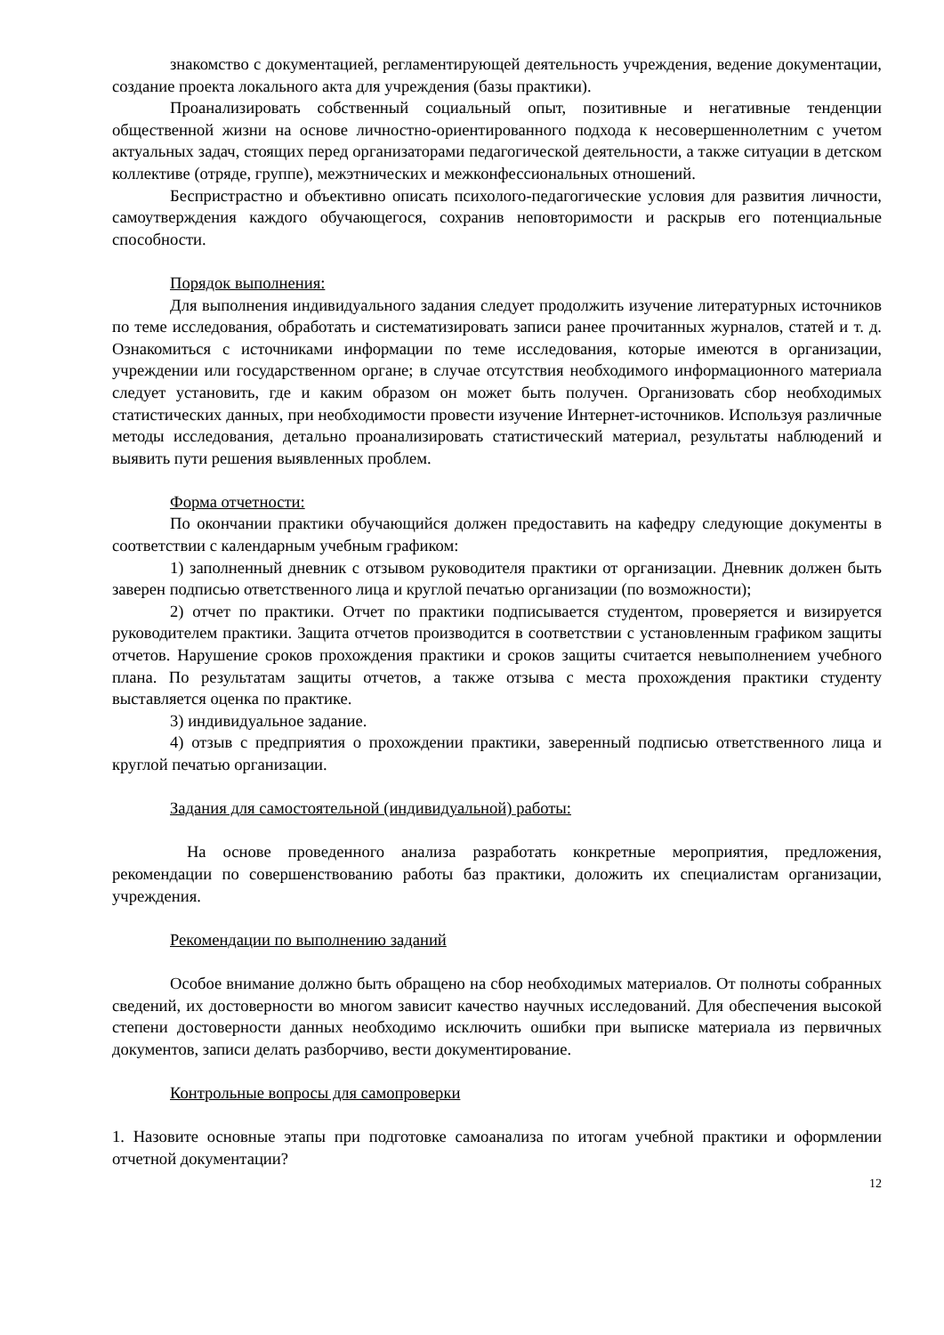знакомство с документацией, регламентирующей деятельность учреждения, ведение документации, создание проекта локального акта для учреждения (базы практики).
Проанализировать собственный социальный опыт, позитивные и негативные тенденции общественной жизни на основе личностно-ориентированного подхода к несовершеннолетним с учетом актуальных задач, стоящих перед организаторами педагогической деятельности, а также ситуации в детском коллективе (отряде, группе), межэтнических и межконфессиональных отношений.
Беспристрастно и объективно описать психолого-педагогические условия для развития личности, самоутверждения каждого обучающегося, сохранив неповторимости и раскрыв его потенциальные способности.
Порядок выполнения:
Для выполнения индивидуального задания следует продолжить изучение литературных источников по теме исследования, обработать и систематизировать записи ранее прочитанных журналов, статей и т. д. Ознакомиться с источниками информации по теме исследования, которые имеются в организации, учреждении или государственном органе; в случае отсутствия необходимого информационного материала следует установить, где и каким образом он может быть получен. Организовать сбор необходимых статистических данных, при необходимости провести изучение Интернет-источников. Используя различные методы исследования, детально проанализировать статистический материал, результаты наблюдений и выявить пути решения выявленных проблем.
Форма отчетности:
По окончании практики обучающийся должен предоставить на кафедру следующие документы в соответствии с календарным учебным графиком:
1) заполненный дневник с отзывом руководителя практики от организации. Дневник должен быть заверен подписью ответственного лица и круглой печатью организации (по возможности);
2) отчет по практики. Отчет по практики подписывается студентом, проверяется и визируется руководителем практики. Защита отчетов производится в соответствии с установленным графиком защиты отчетов. Нарушение сроков прохождения практики и сроков защиты считается невыполнением учебного плана. По результатам защиты отчетов, а также отзыва с места прохождения практики студенту выставляется оценка по практике.
3) индивидуальное задание.
4) отзыв с предприятия о прохождении практики, заверенный подписью ответственного лица и круглой печатью организации.
Задания для самостоятельной (индивидуальной) работы:
На основе проведенного анализа разработать конкретные мероприятия, предложения, рекомендации по совершенствованию работы баз практики, доложить их специалистам организации, учреждения.
Рекомендации по выполнению заданий
Особое внимание должно быть обращено на сбор необходимых материалов. От полноты собранных сведений, их достоверности во многом зависит качество научных исследований. Для обеспечения высокой степени достоверности данных необходимо исключить ошибки при выписке материала из первичных документов, записи делать разборчиво, вести документирование.
Контрольные вопросы для самопроверки
1. Назовите основные этапы при подготовке самоанализа по итогам учебной практики и оформлении отчетной документации?
12